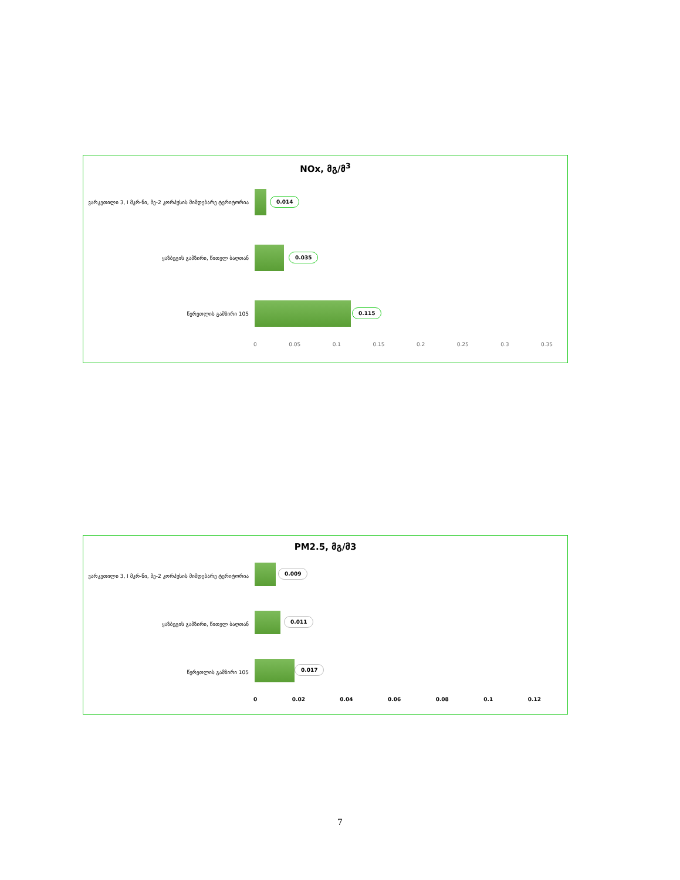NOx, მგ/მ<sup>3</sup>
ვარკეთილი 3, I მკრ-ნი, მე-2 კორპუსის მიმდებარე ტერიტორია
0.014
ყაზბეგის გამზირი, წითელ ბაღთან
0.035
წერეთლის გამზირი 105
0.115
0 0.05 0.1 0.15 0.2 0.25 0.3 0.35
PM2.5, მგ/მ3
ვარკეთილი 3, I მკრ-ნი, მე-2 კორპუსის მიმდებარე ტერიტორია
0.009
ყაზბეგის გამზირი, წითელ ბაღთან
0.011
წერეთლის გამზირი 105
0.017
0 0.02 0.04 0.06 0.08 0.1 0.12
7